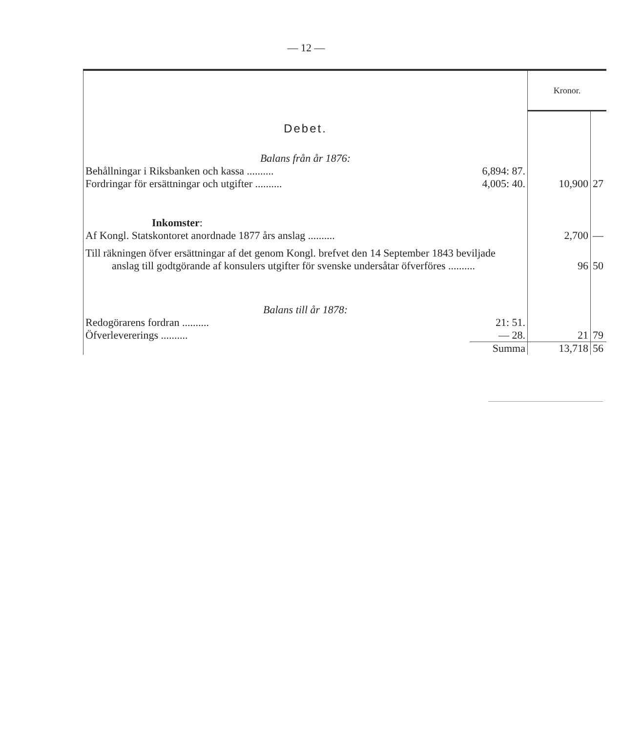— 12 —
| | | Kronor. | |
| Debet. | | | |
| Balans från år 1876: | | | |
| Behållningar i Riksbanken och kassa .......... | 6,894: 87. | | |
| Fordringar för ersättningar och utgifter .......... | 4,005: 40. | 10,900 | 27 |
| Inkomster : | | | |
| Af Kongl. Statskontoret anordnade 1877 års anslag .......... | | 2,700 | — |
| Till räkningen öfver ersättningar af det genom Kongl. brefvet den 14 September 1843 beviljade anslag till godtgörande af konsulers utgifter för svenske undersåtar öfverföres .......... | | 96 | 50 |
| Balans till år 1878: | | | |
| Redogörarens fordran .......... | 21: 51. | | |
| Öfverlevererings .......... | — 28. | 21 | 79 |
| | Summa | 13,718 | 56 |